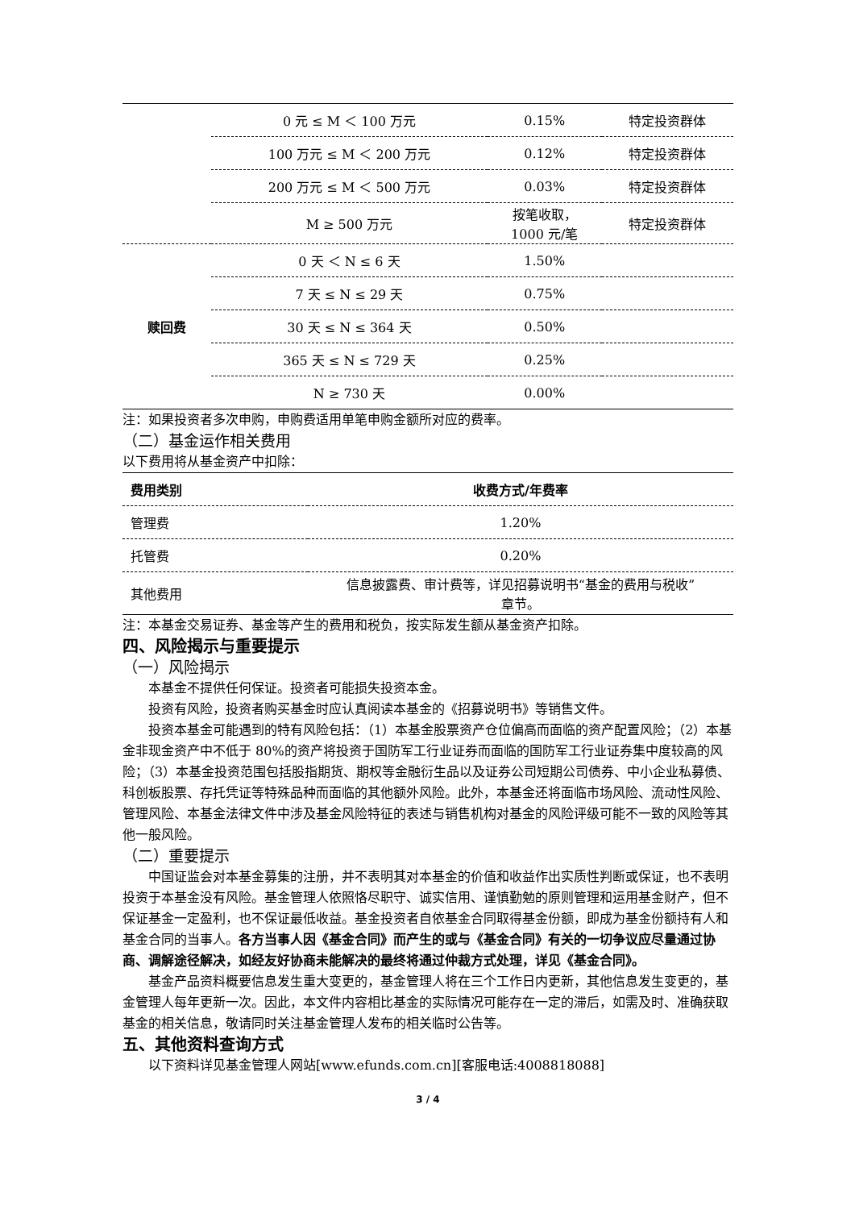| | 0 元 ≤ M ＜ 100 万元 | 0.15% | 特定投资群体 |
| | 100 万元 ≤ M ＜ 200 万元 | 0.12% | 特定投资群体 |
| | 200 万元 ≤ M ＜ 500 万元 | 0.03% | 特定投资群体 |
| | M ≥ 500 万元 | 按笔收取， 1000 元/笔 | 特定投资群体 |
| 赎回费 | 0 天 ＜ N ≤ 6 天 | 1.50% | |
| | 7 天 ≤ N ≤ 29 天 | 0.75% | |
| | 30 天 ≤ N ≤ 364 天 | 0.50% | |
| | 365 天 ≤ N ≤ 729 天 | 0.25% | |
| | N ≥ 730 天 | 0.00% | |
注：如果投资者多次申购，申购费适用单笔申购金额所对应的费率。
（二）基金运作相关费用
以下费用将从基金资产中扣除：
| 费用类别 | 收费方式/年费率 |
| --- | --- |
| 管理费 | 1.20% |
| 托管费 | 0.20% |
| 其他费用 | 信息披露费、审计费等，详见招募说明书“基金的费用与税收” 章节。 |
注：本基金交易证券、基金等产生的费用和税负，按实际发生额从基金资产扣除。
四、风险揭示与重要提示
（一）风险揭示
本基金不提供任何保证。投资者可能损失投资本金。
投资有风险，投资者购买基金时应认真阅读本基金的《招募说明书》等销售文件。
投资本基金可能遇到的特有风险包括：（1）本基金股票资产仓位偏高而面临的资产配置风险；（2）本基金非现金资产中不低于 80%的资产将投资于国防军工行业证券而面临的国防军工行业证券集中度较高的风险；（3）本基金投资范围包括股指期货、期权等金融衍生品以及证券公司短期公司债券、中小企业私募债、科创板股票、存托凭证等特殊品种而面临的其他额外风险。此外，本基金还将面临市场风险、流动性风险、管理风险、本基金法律文件中涉及基金风险特征的表述与销售机构对基金的风险评级可能不一致的风险等其他一般风险。
（二）重要提示
中国证监会对本基金募集的注册，并不表明其对本基金的价值和收益作出实质性判断或保证，也不表明投资于本基金没有风险。基金管理人依照恪尽职守、诚实信用、谨慎勤勉的原则管理和运用基金财产，但不保证基金一定盈利，也不保证最低收益。基金投资者自依基金合同取得基金份额，即成为基金份额持有人和基金合同的当事人。各方当事人因《基金合同》而产生的或与《基金合同》有关的一切争议应尽量通过协商、调解途径解决，如经友好协商未能解决的最终将通过仲裁方式处理，详见《基金合同》。
基金产品资料概要信息发生重大变更的，基金管理人将在三个工作日内更新，其他信息发生变更的，基金管理人每年更新一次。因此，本文件内容相比基金的实际情况可能存在一定的滞后，如需及时、准确获取基金的相关信息，敬请同时关注基金管理人发布的相关临时公告等。
五、其他资料查询方式
以下资料详见基金管理人网站[www.efunds.com.cn][客服电话:4008818088]
3 / 4